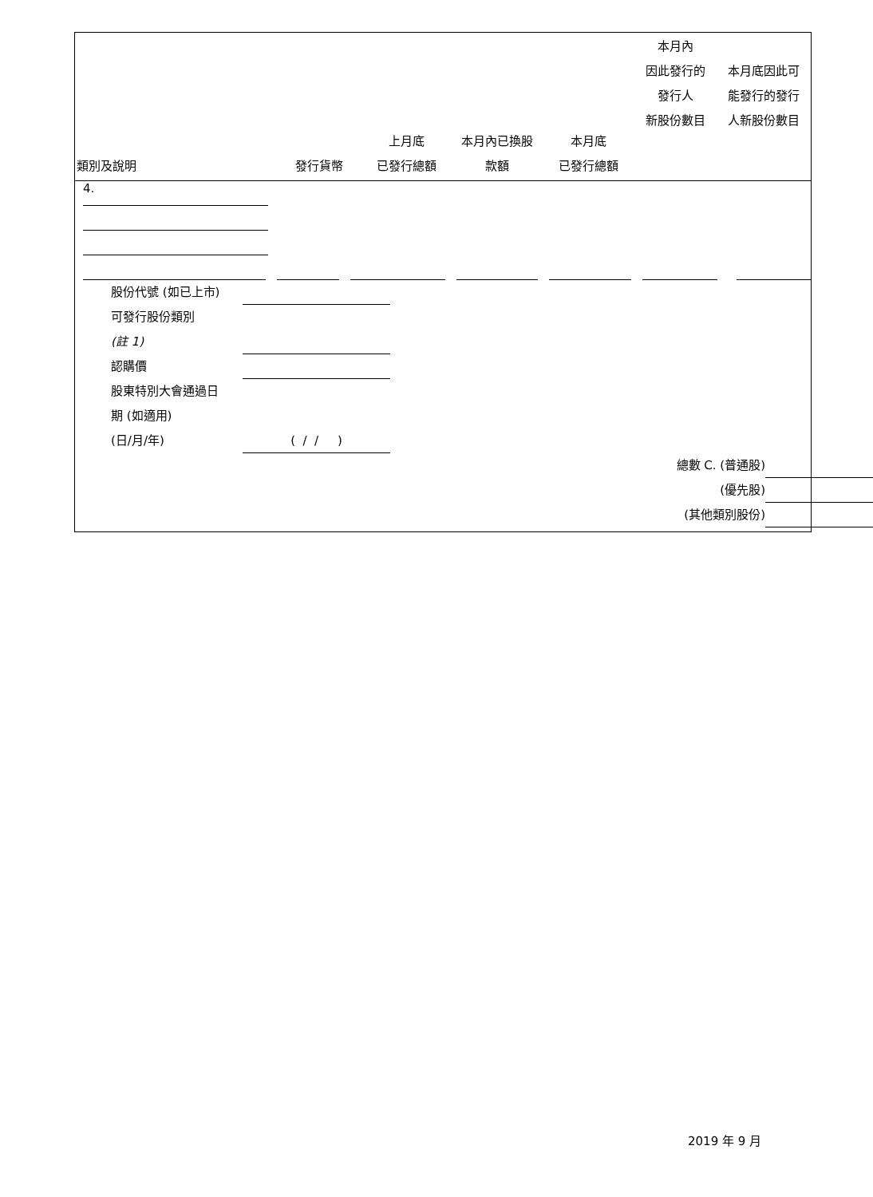| 類別及說明 | 發行貨幣 | 上月底 已發行總額 | 本月內已換股 款額 | 本月底 已發行總額 | 本月內 因此發行的 發行人 新股份數目 | 本月底因此可 能發行的發行 人新股份數目 |
| --- | --- | --- | --- | --- | --- | --- |
4.
股份代號 (如已上市)
可發行股份類別
(註 1)
認購價
股東特別大會通過日
期 (如適用)
(日/月/年) ( / / )
總數 C. (普通股)
(優先股)
(其他類別股份)
2019 年 9 月